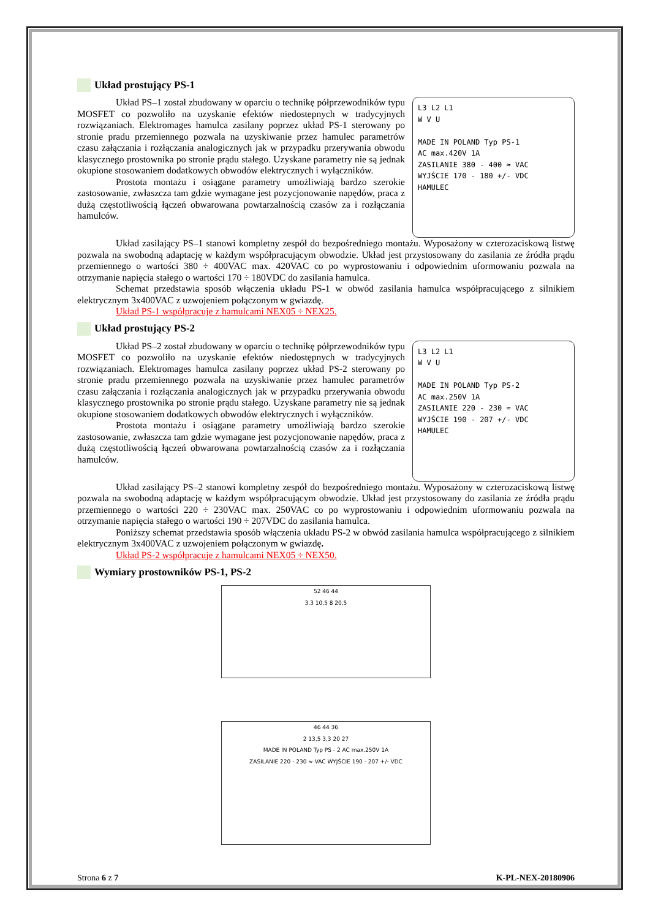Układ prostujący PS-1
Układ PS–1 został zbudowany w oparciu o technikę półprzewodników typu MOSFET co pozwoliło na uzyskanie efektów niedostepnych w tradycyjnych rozwiązaniach. Elektromages hamulca zasilany poprzez układ PS-1 sterowany po stronie pradu przemiennego pozwala na uzyskiwanie przez hamulec parametrów czasu załączania i rozłączania analogicznych jak w przypadku przerywania obwodu klasycznego prostownika po stronie prądu stałego. Uzyskane parametry nie są jednak okupione stosowaniem dodatkowych obwodów elektrycznych i wyłączników.
Prostota montażu i osiągane parametry umożliwiają bardzo szerokie zastosowanie, zwłaszcza tam gdzie wymagane jest pozycjonowanie napędów, praca z dużą częstotliwością łączeń obwarowana powtarzalnością czasów za i rozłączania hamulców.
L3 L2 L1
W V U
MADE IN POLAND Typ PS-1
AC max.420V 1A
ZASILANIE 380 - 400 ≈ VAC
WYJŚCIE 170 - 180 +/- VDC
HAMULEC
Układ zasilający PS–1 stanowi kompletny zespół do bezpośredniego montażu. Wyposażony w czterozaciskową listwę pozwala na swobodną adaptację w każdym współpracującym obwodzie. Układ jest przystosowany do zasilania ze źródła prądu przemiennego o wartości 380 ÷ 400VAC max. 420VAC co po wyprostowaniu i odpowiednim uformowaniu pozwala na otrzymanie napięcia stałego o wartości 170 ÷ 180VDC do zasilania hamulca.
Schemat przedstawia sposób włączenia układu PS-1 w obwód zasilania hamulca współpracującego z silnikiem elektrycznym 3x400VAC z uzwojeniem połączonym w gwiazdę.
Układ PS-1 współpracuje z hamulcami NEX05 ÷ NEX25.
Układ prostujący PS-2
Układ PS–2 został zbudowany w oparciu o technikę półprzewodników typu MOSFET co pozwoliło na uzyskanie efektów niedostępnych w tradycyjnych rozwiązaniach. Elektromages hamulca zasilany poprzez układ PS-2 sterowany po stronie pradu przemiennego pozwala na uzyskiwanie przez hamulec parametrów czasu załączania i rozłączania analogicznych jak w przypadku przerywania obwodu klasycznego prostownika po stronie prądu stałego. Uzyskane parametry nie są jednak okupione stosowaniem dodatkowych obwodów elektrycznych i wyłączników.
Prostota montażu i osiągane parametry umożliwiają bardzo szerokie zastosowanie, zwłaszcza tam gdzie wymagane jest pozycjonowanie napędów, praca z dużą częstotliwością łączeń obwarowana powtarzalnością czasów za i rozłączania hamulców.
L3 L2 L1
W V U
MADE IN POLAND Typ PS-2
AC max.250V 1A
ZASILANIE 220 - 230 ≈ VAC
WYJŚCIE 190 - 207 +/- VDC
HAMULEC
Układ zasilający PS–2 stanowi kompletny zespół do bezpośredniego montażu. Wyposażony w czterozaciskową listwę pozwala na swobodną adaptację w każdym współpracującym obwodzie. Układ jest przystosowany do zasilania ze źródła prądu przemiennego o wartości 220 ÷ 230VAC max. 250VAC co po wyprostowaniu i odpowiednim uformowaniu pozwala na otrzymanie napięcia stałego o wartości 190 ÷ 207VDC do zasilania hamulca.
Poniższy schemat przedstawia sposób włączenia układu PS-2 w obwód zasilania hamulca współpracującego z silnikiem elektrycznym 3x400VAC z uzwojeniem połączonym w gwiazdę.
Układ PS-2 współpracuje z hamulcami NEX05 ÷ NEX50.
Wymiary prostowników PS-1, PS-2
52 46 44
3,3 10,5 8 20,5
46 44 36
2 13,5 3,3 20 27
MADE IN POLAND Typ PS - 2 AC max.250V 1A
ZASILANIE 220 - 230 ≈ VAC WYJŚCIE 190 - 207 +/- VDC
Strona 6 z 7 K-PL-NEX-20180906